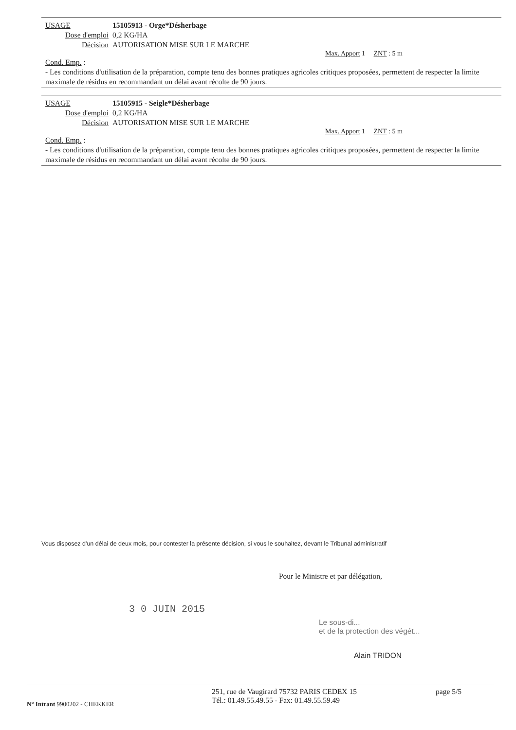USAGE 15105913 - Orge*Désherbage
Dose d'emploi 0,2 KG/HA
Décision AUTORISATION MISE SUR LE MARCHE
Max. Apport 1 ZNT : 5 m
Cond. Emp. :
- Les conditions d'utilisation de la préparation, compte tenu des bonnes pratiques agricoles critiques proposées, permettent de respecter la limite maximale de résidus en recommandant un délai avant récolte de 90 jours.
USAGE 15105915 - Seigle*Désherbage
Dose d'emploi 0,2 KG/HA
Décision AUTORISATION MISE SUR LE MARCHE
Max. Apport 1 ZNT : 5 m
Cond. Emp. :
- Les conditions d'utilisation de la préparation, compte tenu des bonnes pratiques agricoles critiques proposées, permettent de respecter la limite maximale de résidus en recommandant un délai avant récolte de 90 jours.
Vous disposez d'un délai de deux mois, pour contester la présente décision, si vous le souhaitez, devant le Tribunal administratif
Pour le Ministre et par délégation,
3 0 JUIN 2015
Le sous-di...
et de la protection des végét...
Alain TRIDON
N° Intrant 9900202 - CHEKKER
251, rue de Vaugirard 75732 PARIS CEDEX 15
Tél.: 01.49.55.49.55 - Fax: 01.49.55.59.49
page 5/5